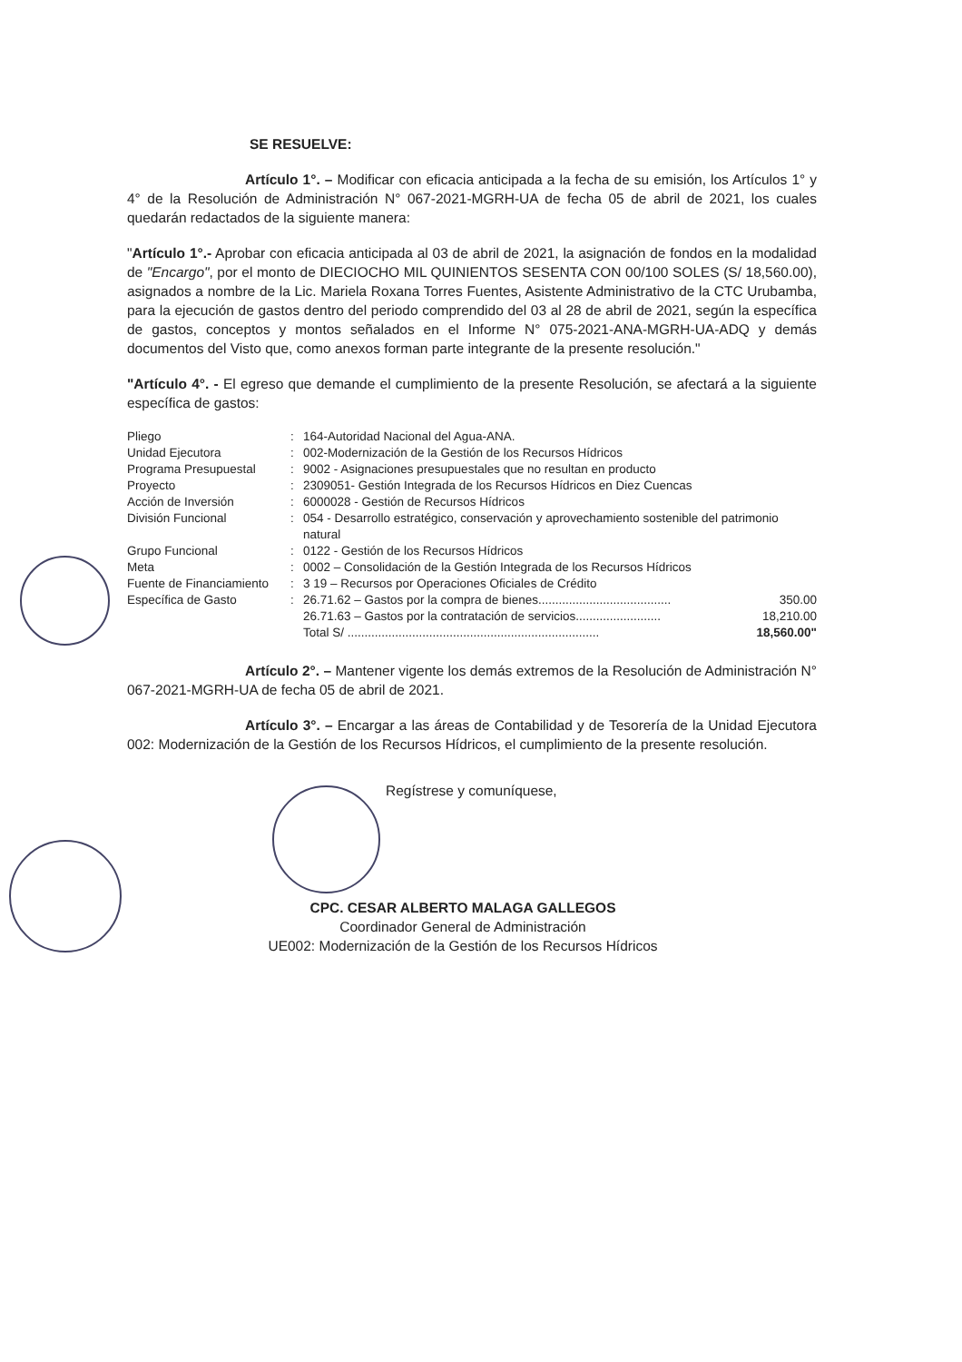SE RESUELVE:
Artículo 1°. – Modificar con eficacia anticipada a la fecha de su emisión, los Artículos 1° y 4° de la Resolución de Administración N° 067-2021-MGRH-UA de fecha 05 de abril de 2021, los cuales quedarán redactados de la siguiente manera:
"Artículo 1°.- Aprobar con eficacia anticipada al 03 de abril de 2021, la asignación de fondos en la modalidad de "Encargo", por el monto de DIECIOCHO MIL QUINIENTOS SESENTA CON 00/100 SOLES (S/ 18,560.00), asignados a nombre de la Lic. Mariela Roxana Torres Fuentes, Asistente Administrativo de la CTC Urubamba, para la ejecución de gastos dentro del periodo comprendido del 03 al 28 de abril de 2021, según la específica de gastos, conceptos y montos señalados en el Informe N° 075-2021-ANA-MGRH-UA-ADQ y demás documentos del Visto que, como anexos forman parte integrante de la presente resolución."
"Artículo 4°. - El egreso que demande el cumplimiento de la presente Resolución, se afectará a la siguiente específica de gastos:
| Pliego | : | 164-Autoridad Nacional del Agua-ANA. | |
| Unidad Ejecutora | : | 002-Modernización de la Gestión de los Recursos Hídricos | |
| Programa Presupuestal | : | 9002 - Asignaciones presupuestales que no resultan en producto | |
| Proyecto | : | 2309051- Gestión Integrada de los Recursos Hídricos en Diez Cuencas | |
| Acción de Inversión | : | 6000028 - Gestión de Recursos Hídricos | |
| División Funcional | : | 054 - Desarrollo estratégico, conservación y aprovechamiento sostenible del patrimonio natural | |
| Grupo Funcional | : | 0122 - Gestión de los Recursos Hídricos | |
| Meta | : | 0002 – Consolidación de la Gestión Integrada de los Recursos Hídricos | |
| Fuente de Financiamiento | : | 3 19 – Recursos por Operaciones Oficiales de Crédito | |
| Específica de Gasto | : | 26.71.62 – Gastos por la compra de bienes....................................... | 350.00 |
| | | 26.71.63 – Gastos por la contratación de servicios......................... | 18,210.00 |
| | | Total S/ .......................................................................... | 18,560.00" |
Artículo 2°. – Mantener vigente los demás extremos de la Resolución de Administración N° 067-2021-MGRH-UA de fecha 05 de abril de 2021.
Artículo 3°. – Encargar a las áreas de Contabilidad y de Tesorería de la Unidad Ejecutora 002: Modernización de la Gestión de los Recursos Hídricos, el cumplimiento de la presente resolución.
Regístrese y comuníquese,
CPC. CESAR ALBERTO MALAGA GALLEGOS
Coordinador General de Administración
UE002: Modernización de la Gestión de los Recursos Hídricos